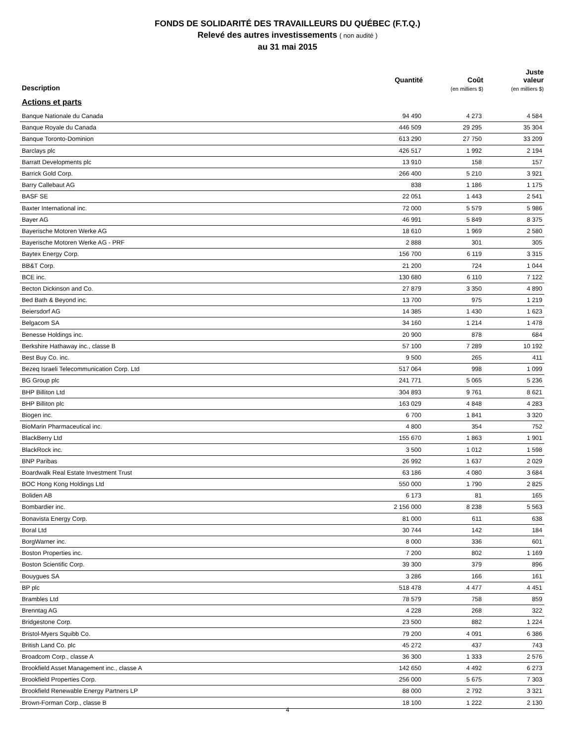FONDS DE SOLIDARITÉ DES TRAVAILLEURS DU QUÉBEC (F.T.Q.)
Relevé des autres investissements ( non audité )
au 31 mai 2015
| Description | Quantité | Coût (en milliers $) | Juste valeur (en milliers $) |
| --- | --- | --- | --- |
| Actions et parts | | | |
| Banque Nationale du Canada | 94 490 | 4 273 | 4 584 |
| Banque Royale du Canada | 446 509 | 29 295 | 35 304 |
| Banque Toronto-Dominion | 613 290 | 27 750 | 33 209 |
| Barclays plc | 426 517 | 1 992 | 2 194 |
| Barratt Developments plc | 13 910 | 158 | 157 |
| Barrick Gold Corp. | 266 400 | 5 210 | 3 921 |
| Barry Callebaut AG | 838 | 1 186 | 1 175 |
| BASF SE | 22 051 | 1 443 | 2 541 |
| Baxter International inc. | 72 000 | 5 579 | 5 986 |
| Bayer AG | 46 991 | 5 849 | 8 375 |
| Bayerische Motoren Werke AG | 18 610 | 1 969 | 2 580 |
| Bayerische Motoren Werke AG - PRF | 2 888 | 301 | 305 |
| Baytex Energy Corp. | 156 700 | 6 119 | 3 315 |
| BB&T Corp. | 21 200 | 724 | 1 044 |
| BCE inc. | 130 680 | 6 110 | 7 122 |
| Becton Dickinson and Co. | 27 879 | 3 350 | 4 890 |
| Bed Bath & Beyond inc. | 13 700 | 975 | 1 219 |
| Beiersdorf AG | 14 385 | 1 430 | 1 623 |
| Belgacom SA | 34 160 | 1 214 | 1 478 |
| Benesse Holdings inc. | 20 900 | 878 | 684 |
| Berkshire Hathaway inc., classe B | 57 100 | 7 289 | 10 192 |
| Best Buy Co. inc. | 9 500 | 265 | 411 |
| Bezeq Israeli Telecommunication Corp. Ltd | 517 064 | 998 | 1 099 |
| BG Group plc | 241 771 | 5 065 | 5 236 |
| BHP Billiton Ltd | 304 893 | 9 761 | 8 621 |
| BHP Billiton plc | 163 029 | 4 848 | 4 283 |
| Biogen inc. | 6 700 | 1 841 | 3 320 |
| BioMarin Pharmaceutical inc. | 4 800 | 354 | 752 |
| BlackBerry Ltd | 155 670 | 1 863 | 1 901 |
| BlackRock inc. | 3 500 | 1 012 | 1 598 |
| BNP Paribas | 26 992 | 1 637 | 2 029 |
| Boardwalk Real Estate Investment Trust | 63 186 | 4 080 | 3 684 |
| BOC Hong Kong Holdings Ltd | 550 000 | 1 790 | 2 825 |
| Boliden AB | 6 173 | 81 | 165 |
| Bombardier inc. | 2 156 000 | 8 238 | 5 563 |
| Bonavista Energy Corp. | 81 000 | 611 | 638 |
| Boral Ltd | 30 744 | 142 | 184 |
| BorgWarner inc. | 8 000 | 336 | 601 |
| Boston Properties inc. | 7 200 | 802 | 1 169 |
| Boston Scientific Corp. | 39 300 | 379 | 896 |
| Bouygues SA | 3 286 | 166 | 161 |
| BP plc | 518 478 | 4 477 | 4 451 |
| Brambles Ltd | 78 579 | 758 | 859 |
| Brenntag AG | 4 228 | 268 | 322 |
| Bridgestone Corp. | 23 500 | 882 | 1 224 |
| Bristol-Myers Squibb Co. | 79 200 | 4 091 | 6 386 |
| British Land Co. plc | 45 272 | 437 | 743 |
| Broadcom Corp., classe A | 36 300 | 1 333 | 2 576 |
| Brookfield Asset Management inc., classe A | 142 650 | 4 492 | 6 273 |
| Brookfield Properties Corp. | 256 000 | 5 675 | 7 303 |
| Brookfield Renewable Energy Partners LP | 88 000 | 2 792 | 3 321 |
| Brown-Forman Corp., classe B | 18 100 | 1 222 | 2 130 |
4